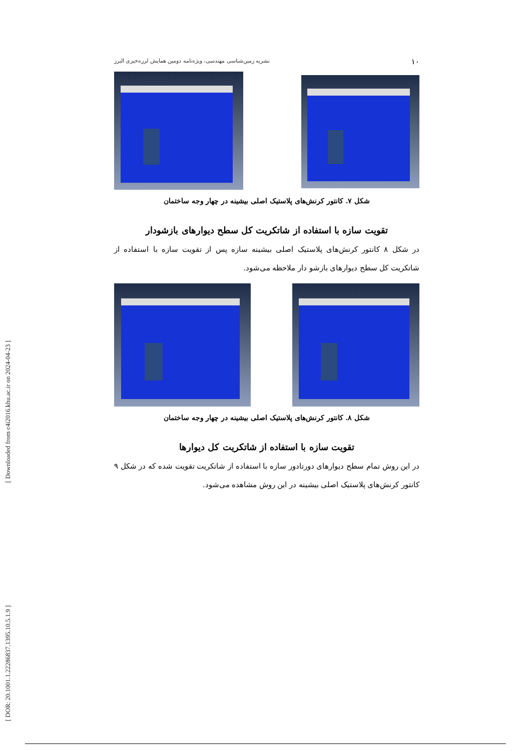[ Downloaded from c4i2016.khu.ac.ir on 2024-04-23 ]
[ DOR: 20.1001.1.22286837.1395.10.5.1.9 ]
۱۰ نشریه زمین‌شناسی مهندسی، ویژه‌نامه دومین همایش لرزه‌خیزی البرز
شکل ۷. کانتور کرنش‌های پلاستیک اصلی بیشینه در چهار وجه ساختمان
تقویت سازه با استفاده از شاتکریت کل سطح دیوارهای بازشودار
در شکل ۸ کانتور کرنش‌های پلاستیک اصلی بیشینه سازه پس از تقویت سازه با استفاده از شاتکریت کل سطح دیوارهای بازشو دار ملاحظه می‌شود.
شکل ۸. کانتور کرنش‌های پلاستیک اصلی بیشینه در چهار وجه ساختمان
تقویت سازه با استفاده از شاتکریت کل دیوارها
در این روش تمام سطح دیوارهای دورتادور سازه با استفاده از شاتکریت تقویت شده که در شکل ۹ کانتور کرنش‌های پلاستیک اصلی بیشینه در این روش مشاهده می‌شود.